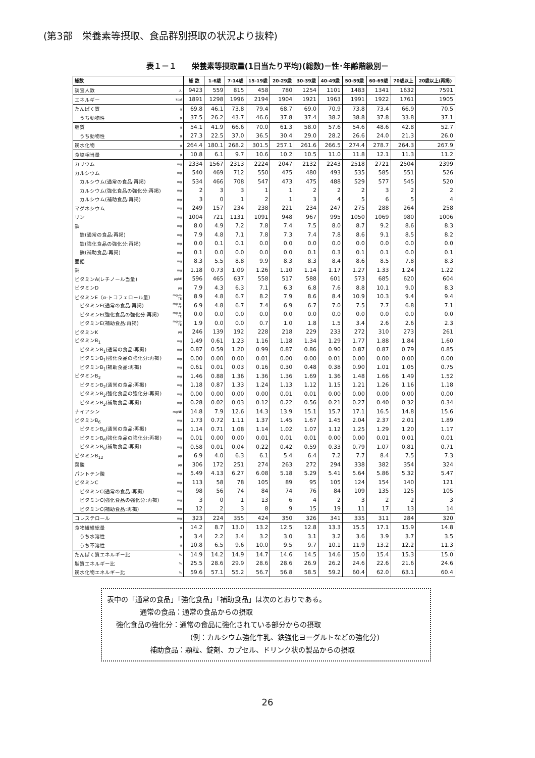(第3部　栄養素等摂取、食品群別摂取の状況より抜粋)
表１－１　　栄養素等摂取量(1日当たり平均)(総数)－性･年齢階級別－
| 総数 | | 総 数 | 1-6歳 | 7-14歳 | 15-19歳 | 20-29歳 | 30-39歳 | 40-49歳 | 50-59歳 | 60-69歳 | 70歳以上 | 20歳以上(再掲) |
| --- | --- | --- | --- | --- | --- | --- | --- | --- | --- | --- | --- | --- |
| 調査人数 | 人 | 9423 | 559 | 815 | 458 | 780 | 1254 | 1101 | 1483 | 1341 | 1632 | 7591 |
| エネルギー | kcal | 1891 | 1298 | 1996 | 2194 | 1904 | 1921 | 1963 | 1991 | 1922 | 1761 | 1905 |
| たんぱく質 | g | 69.8 | 46.1 | 73.8 | 79.4 | 68.7 | 69.0 | 70.9 | 73.8 | 73.4 | 66.9 | 70.5 |
| うち動物性 | g | 37.5 | 26.2 | 43.7 | 46.6 | 37.8 | 37.4 | 38.2 | 38.8 | 37.8 | 33.8 | 37.1 |
| 脂質 | g | 54.1 | 41.9 | 66.6 | 70.0 | 61.3 | 58.0 | 57.6 | 54.6 | 48.6 | 42.8 | 52.7 |
| うち動物性 | g | 27.3 | 22.5 | 37.0 | 36.5 | 30.4 | 29.0 | 28.2 | 26.6 | 24.0 | 21.3 | 26.0 |
| 炭水化物 | g | 264.4 | 180.1 | 268.2 | 301.5 | 257.1 | 261.6 | 266.5 | 274.4 | 278.7 | 264.3 | 267.9 |
| 食塩相当量 | g | 10.8 | 6.1 | 9.7 | 10.6 | 10.2 | 10.5 | 11.0 | 11.8 | 12.1 | 11.3 | 11.2 |
| カリウム | mg | 2334 | 1567 | 2313 | 2224 | 2047 | 2132 | 2243 | 2518 | 2721 | 2504 | 2399 |
| カルシウム | mg | 540 | 469 | 712 | 550 | 475 | 480 | 493 | 535 | 585 | 551 | 526 |
| カルシウム(通常の食品:再掲) | mg | 534 | 466 | 708 | 547 | 473 | 475 | 488 | 529 | 577 | 545 | 520 |
| カルシウム(強化食品の強化分:再掲) | mg | 2 | 3 | 3 | 1 | 1 | 2 | 2 | 2 | 3 | 2 | 2 |
| カルシウム(補助食品:再掲) | mg | 3 | 0 | 1 | 2 | 1 | 3 | 4 | 5 | 6 | 5 | 4 |
| マグネシウム | mg | 249 | 157 | 234 | 238 | 221 | 234 | 247 | 275 | 288 | 264 | 258 |
| リン | mg | 1004 | 721 | 1131 | 1091 | 948 | 967 | 995 | 1050 | 1069 | 980 | 1006 |
| 鉄 | mg | 8.0 | 4.9 | 7.2 | 7.8 | 7.4 | 7.5 | 8.0 | 8.7 | 9.2 | 8.6 | 8.3 |
| 鉄(通常の食品:再掲) | mg | 7.9 | 4.8 | 7.1 | 7.8 | 7.3 | 7.4 | 7.8 | 8.6 | 9.1 | 8.5 | 8.2 |
| 鉄(強化食品の強化分:再掲) | mg | 0.0 | 0.1 | 0.1 | 0.0 | 0.0 | 0.0 | 0.0 | 0.0 | 0.0 | 0.0 | 0.0 |
| 鉄(補助食品:再掲) | mg | 0.1 | 0.0 | 0.0 | 0.0 | 0.0 | 0.1 | 0.3 | 0.1 | 0.1 | 0.0 | 0.1 |
| 亜鉛 | mg | 8.3 | 5.5 | 8.8 | 9.9 | 8.3 | 8.3 | 8.4 | 8.6 | 8.5 | 7.8 | 8.3 |
| 銅 | mg | 1.18 | 0.73 | 1.09 | 1.26 | 1.10 | 1.14 | 1.17 | 1.27 | 1.33 | 1.24 | 1.22 |
| ビタミンA(レチノール当量) | μgRE | 596 | 465 | 637 | 558 | 517 | 588 | 601 | 573 | 685 | 620 | 604 |
| ビタミンD | μg | 7.9 | 4.3 | 6.3 | 7.1 | 6.3 | 6.8 | 7.6 | 8.8 | 10.1 | 9.0 | 8.3 |
| ビタミンE（α-トコフェロール量） | mg-α-TE | 8.9 | 4.8 | 6.7 | 8.2 | 7.9 | 8.6 | 8.4 | 10.9 | 10.3 | 9.4 | 9.4 |
| ビタミンE(通常の食品:再掲) | mg-α-TE | 6.9 | 4.8 | 6.7 | 7.4 | 6.9 | 6.7 | 7.0 | 7.5 | 7.7 | 6.8 | 7.1 |
| ビタミンE(強化食品の強化分:再掲) | mg-α-TE | 0.0 | 0.0 | 0.0 | 0.0 | 0.0 | 0.0 | 0.0 | 0.0 | 0.0 | 0.0 | 0.0 |
| ビタミンE(補助食品:再掲) | mg-α-TE | 1.9 | 0.0 | 0.0 | 0.7 | 1.0 | 1.8 | 1.5 | 3.4 | 2.6 | 2.6 | 2.3 |
| ビタミンK | μg | 246 | 139 | 192 | 228 | 218 | 229 | 233 | 272 | 310 | 273 | 261 |
| ビタミンB<sub>1</sub> | mg | 1.49 | 0.61 | 1.23 | 1.16 | 1.18 | 1.34 | 1.29 | 1.77 | 1.88 | 1.84 | 1.60 |
| ビタミンB<sub>1</sub>(通常の食品:再掲) | mg | 0.87 | 0.59 | 1.20 | 0.99 | 0.87 | 0.86 | 0.90 | 0.87 | 0.87 | 0.79 | 0.85 |
| ビタミンB<sub>1</sub>(強化食品の強化分:再掲) | mg | 0.00 | 0.00 | 0.00 | 0.01 | 0.00 | 0.00 | 0.01 | 0.00 | 0.00 | 0.00 | 0.00 |
| ビタミンB<sub>1</sub>(補助食品:再掲) | mg | 0.61 | 0.01 | 0.03 | 0.16 | 0.30 | 0.48 | 0.38 | 0.90 | 1.01 | 1.05 | 0.75 |
| ビタミンB<sub>2</sub> | mg | 1.46 | 0.88 | 1.36 | 1.36 | 1.36 | 1.69 | 1.36 | 1.48 | 1.66 | 1.49 | 1.52 |
| ビタミンB<sub>2</sub>(通常の食品:再掲) | mg | 1.18 | 0.87 | 1.33 | 1.24 | 1.13 | 1.12 | 1.15 | 1.21 | 1.26 | 1.16 | 1.18 |
| ビタミンB<sub>2</sub>(強化食品の強化分:再掲) | mg | 0.00 | 0.00 | 0.00 | 0.00 | 0.01 | 0.01 | 0.00 | 0.00 | 0.00 | 0.00 | 0.00 |
| ビタミンB<sub>2</sub>(補助食品:再掲) | mg | 0.28 | 0.02 | 0.03 | 0.12 | 0.22 | 0.56 | 0.21 | 0.27 | 0.40 | 0.32 | 0.34 |
| ナイアシン | mgNE | 14.8 | 7.9 | 12.6 | 14.3 | 13.9 | 15.1 | 15.7 | 17.1 | 16.5 | 14.8 | 15.6 |
| ビタミンB<sub>6</sub> | mg | 1.73 | 0.72 | 1.11 | 1.37 | 1.45 | 1.67 | 1.45 | 2.04 | 2.37 | 2.01 | 1.89 |
| ビタミンB<sub>6</sub>(通常の食品:再掲) | mg | 1.14 | 0.71 | 1.08 | 1.14 | 1.02 | 1.07 | 1.12 | 1.25 | 1.29 | 1.20 | 1.17 |
| ビタミンB<sub>6</sub>(強化食品の強化分:再掲) | mg | 0.01 | 0.00 | 0.00 | 0.01 | 0.01 | 0.01 | 0.00 | 0.00 | 0.01 | 0.01 | 0.01 |
| ビタミンB<sub>6</sub>(補助食品:再掲) | mg | 0.58 | 0.01 | 0.04 | 0.22 | 0.42 | 0.59 | 0.33 | 0.79 | 1.07 | 0.81 | 0.71 |
| ビタミンB<sub>12</sub> | μg | 6.9 | 4.0 | 6.3 | 6.1 | 5.4 | 6.4 | 7.2 | 7.7 | 8.4 | 7.5 | 7.3 |
| 葉酸 | μg | 306 | 172 | 251 | 274 | 263 | 272 | 294 | 338 | 382 | 354 | 324 |
| パントテン酸 | mg | 5.49 | 4.13 | 6.27 | 6.08 | 5.18 | 5.29 | 5.41 | 5.64 | 5.86 | 5.32 | 5.47 |
| ビタミンC | mg | 113 | 58 | 78 | 105 | 89 | 95 | 105 | 124 | 154 | 140 | 121 |
| ビタミンC(通常の食品:再掲) | mg | 98 | 56 | 74 | 84 | 74 | 76 | 84 | 109 | 135 | 125 | 105 |
| ビタミンC(強化食品の強化分:再掲) | mg | 3 | 0 | 1 | 13 | 6 | 4 | 2 | 3 | 2 | 2 | 3 |
| ビタミンC(補助食品:再掲) | mg | 12 | 2 | 3 | 8 | 9 | 15 | 19 | 11 | 17 | 13 | 14 |
| コレステロール | mg | 323 | 224 | 355 | 424 | 350 | 326 | 341 | 335 | 311 | 284 | 320 |
| 食物繊維総量 | g | 14.2 | 8.7 | 13.0 | 13.2 | 12.5 | 12.8 | 13.3 | 15.5 | 17.1 | 15.9 | 14.8 |
| うち水溶性 | g | 3.4 | 2.2 | 3.4 | 3.2 | 3.0 | 3.1 | 3.2 | 3.6 | 3.9 | 3.7 | 3.5 |
| うち不溶性 | g | 10.8 | 6.5 | 9.6 | 10.0 | 9.5 | 9.7 | 10.1 | 11.9 | 13.2 | 12.2 | 11.3 |
| たんぱく質エネルギー比 | % | 14.9 | 14.2 | 14.9 | 14.7 | 14.6 | 14.5 | 14.6 | 15.0 | 15.4 | 15.3 | 15.0 |
| 脂質エネルギー比 | % | 25.5 | 28.6 | 29.9 | 28.6 | 28.6 | 26.9 | 26.2 | 24.6 | 22.6 | 21.6 | 24.6 |
| 炭水化物エネルギー比 | % | 59.6 | 57.1 | 55.2 | 56.7 | 56.8 | 58.5 | 59.2 | 60.4 | 62.0 | 63.1 | 60.4 |
表中の「通常の食品」「強化食品」「補助食品」は次のとおりである。
通常の食品：通常の食品からの摂取
強化食品の強化分：通常の食品に強化されている部分からの摂取
(例：カルシウム強化牛乳、鉄強化ヨーグルトなどの強化分)
補助食品：顆粒、錠剤、カプセル、ドリンク状の製品からの摂取
26